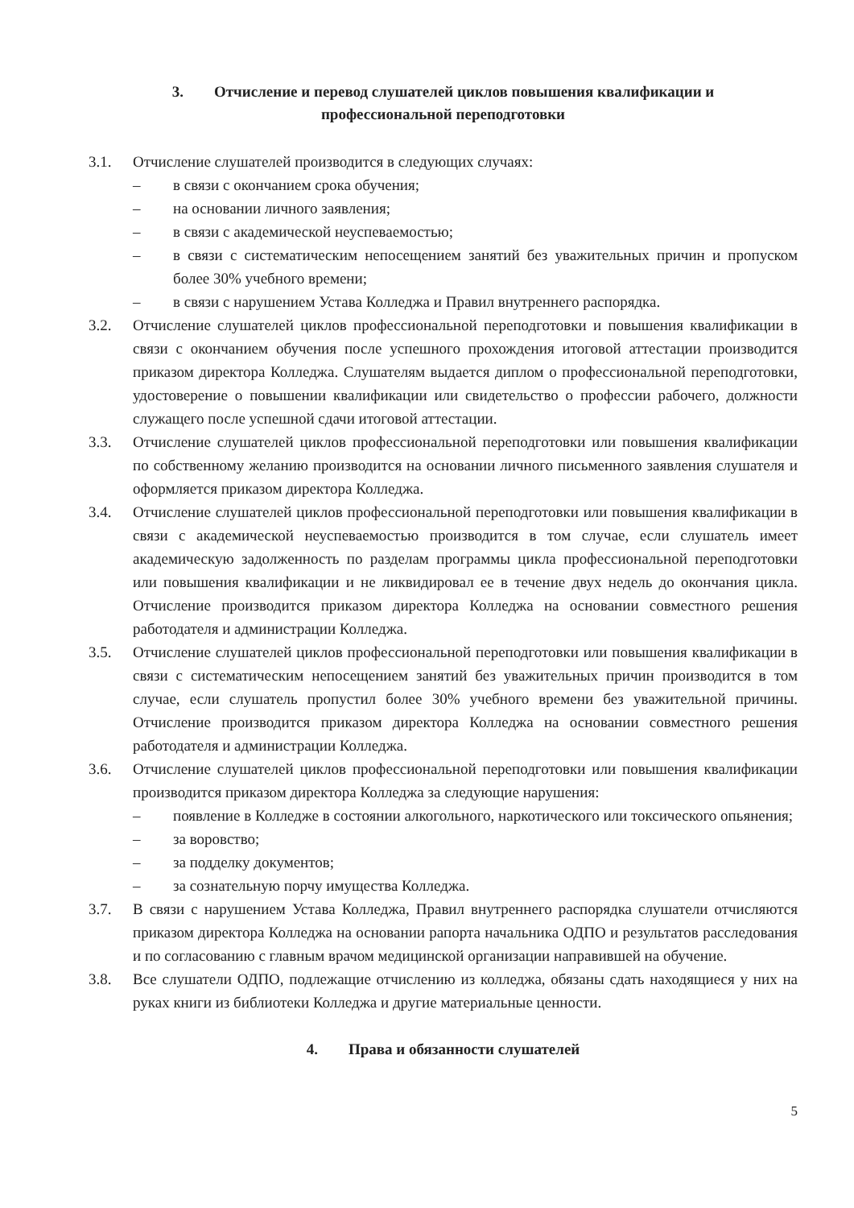3. Отчисление и перевод слушателей циклов повышения квалификации и
профессиональной переподготовки
3.1. Отчисление слушателей производится в следующих случаях:
– в связи с окончанием срока обучения;
– на основании личного заявления;
– в связи с академической неуспеваемостью;
– в связи с систематическим непосещением занятий без уважительных причин и пропуском более 30% учебного времени;
– в связи с нарушением Устава Колледжа и Правил внутреннего распорядка.
3.2. Отчисление слушателей циклов профессиональной переподготовки и повышения квалификации в связи с окончанием обучения после успешного прохождения итоговой аттестации производится приказом директора Колледжа. Слушателям выдается диплом о профессиональной переподготовки, удостоверение о повышении квалификации или свидетельство о профессии рабочего, должности служащего после успешной сдачи итоговой аттестации.
3.3. Отчисление слушателей циклов профессиональной переподготовки или повышения квалификации по собственному желанию производится на основании личного письменного заявления слушателя и оформляется приказом директора Колледжа.
3.4. Отчисление слушателей циклов профессиональной переподготовки или повышения квалификации в связи с академической неуспеваемостью производится в том случае, если слушатель имеет академическую задолженность по разделам программы цикла профессиональной переподготовки или повышения квалификации и не ликвидировал ее в течение двух недель до окончания цикла. Отчисление производится приказом директора Колледжа на основании совместного решения работодателя и администрации Колледжа.
3.5. Отчисление слушателей циклов профессиональной переподготовки или повышения квалификации в связи с систематическим непосещением занятий без уважительных причин производится в том случае, если слушатель пропустил более 30% учебного времени без уважительной причины. Отчисление производится приказом директора Колледжа на основании совместного решения работодателя и администрации Колледжа.
3.6. Отчисление слушателей циклов профессиональной переподготовки или повышения квалификации производится приказом директора Колледжа за следующие нарушения:
– появление в Колледже в состоянии алкогольного, наркотического или токсического опьянения;
– за воровство;
– за подделку документов;
– за сознательную порчу имущества Колледжа.
3.7. В связи с нарушением Устава Колледжа, Правил внутреннего распорядка слушатели отчисляются приказом директора Колледжа на основании рапорта начальника ОДПО и результатов расследования и по согласованию с главным врачом медицинской организации направившей на обучение.
3.8. Все слушатели ОДПО, подлежащие отчислению из колледжа, обязаны сдать находящиеся у них на руках книги из библиотеки Колледжа и другие материальные ценности.
4. Права и обязанности слушателей
5